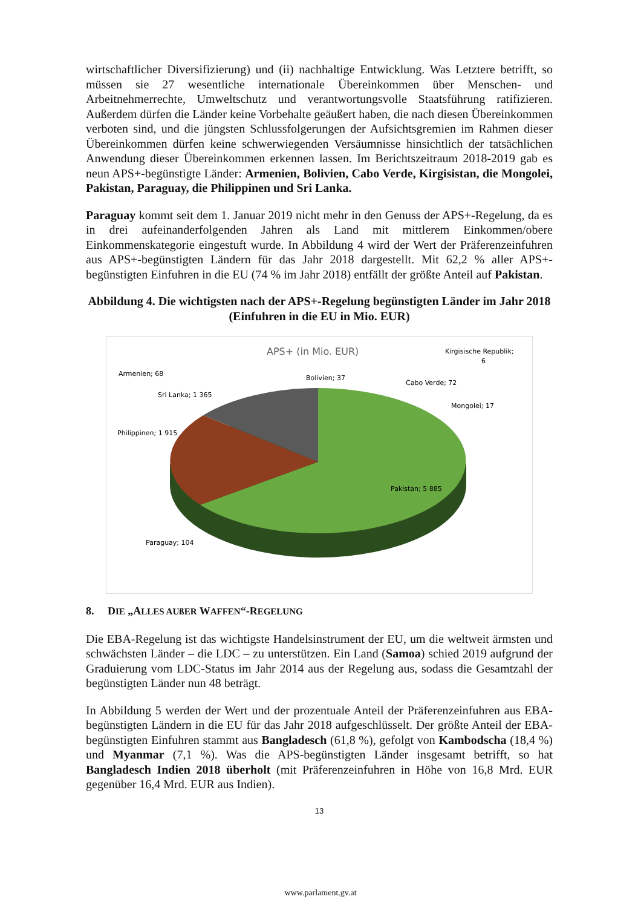wirtschaftlicher Diversifizierung) und (ii) nachhaltige Entwicklung. Was Letztere betrifft, so müssen sie 27 wesentliche internationale Übereinkommen über Menschen- und Arbeitnehmerrechte, Umweltschutz und verantwortungsvolle Staatsführung ratifizieren. Außerdem dürfen die Länder keine Vorbehalte geäußert haben, die nach diesen Übereinkommen verboten sind, und die jüngsten Schlussfolgerungen der Aufsichtsgremien im Rahmen dieser Übereinkommen dürfen keine schwerwiegenden Versäumnisse hinsichtlich der tatsächlichen Anwendung dieser Übereinkommen erkennen lassen. Im Berichtszeitraum 2018-2019 gab es neun APS+-begünstigte Länder: Armenien, Bolivien, Cabo Verde, Kirgisistan, die Mongolei, Pakistan, Paraguay, die Philippinen und Sri Lanka.
Paraguay kommt seit dem 1. Januar 2019 nicht mehr in den Genuss der APS+-Regelung, da es in drei aufeinanderfolgenden Jahren als Land mit mittlerem Einkommen/obere Einkommenskategorie eingestuft wurde. In Abbildung 4 wird der Wert der Präferenzeinfuhren aus APS+-begünstigten Ländern für das Jahr 2018 dargestellt. Mit 62,2 % aller APS+-begünstigten Einfuhren in die EU (74 % im Jahr 2018) entfällt der größte Anteil auf Pakistan.
Abbildung 4. Die wichtigsten nach der APS+-Regelung begünstigten Länder im Jahr 2018 (Einfuhren in die EU in Mio. EUR)
APS+ (in Mio. EUR)
Armenien; 68
Bolivien; 37
Kirgisische Republik;
6
Cabo Verde; 72
Mongolei; 17
Sri Lanka; 1 365
Philippinen; 1 915
Pakistan; 5 885
Paraguay; 104
8. DIE „ALLES AUßER WAFFEN“-REGELUNG
Die EBA-Regelung ist das wichtigste Handelsinstrument der EU, um die weltweit ärmsten und schwächsten Länder – die LDC – zu unterstützen. Ein Land (Samoa) schied 2019 aufgrund der Graduierung vom LDC-Status im Jahr 2014 aus der Regelung aus, sodass die Gesamtzahl der begünstigten Länder nun 48 beträgt.
In Abbildung 5 werden der Wert und der prozentuale Anteil der Präferenzeinfuhren aus EBA-begünstigten Ländern in die EU für das Jahr 2018 aufgeschlüsselt. Der größte Anteil der EBA-begünstigten Einfuhren stammt aus Bangladesch (61,8 %), gefolgt von Kambodscha (18,4 %) und Myanmar (7,1 %). Was die APS-begünstigten Länder insgesamt betrifft, so hat Bangladesch Indien 2018 überholt (mit Präferenzeinfuhren in Höhe von 16,8 Mrd. EUR gegenüber 16,4 Mrd. EUR aus Indien).
13
www.parlament.gv.at